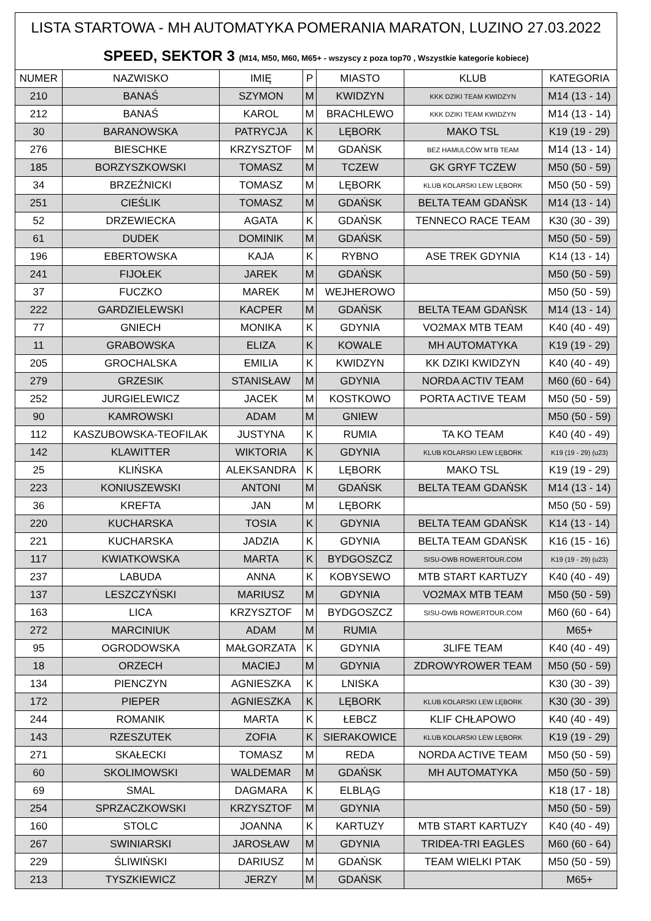LISTA STARTOWA - MH AUTOMATYKA POMERANIA MARATON, LUZINO 27.03.2022
SPEED, SEKTOR 3 (M14, M50, M60, M65+ - wszyscy z poza top70 , Wszystkie kategorie kobiece)
| NUMER | NAZWISKO | IMIĘ | P | MIASTO | KLUB | KATEGORIA |
| --- | --- | --- | --- | --- | --- | --- |
| 210 | BANAŚ | SZYMON | M | KWIDZYN | KKK DZIKI TEAM KWIDZYN | M14 (13 - 14) |
| 212 | BANAŚ | KAROL | M | BRACHLEWO | KKK DZIKI TEAM KWIDZYN | M14 (13 - 14) |
| 30 | BARANOWSKA | PATRYCJA | K | LĘBORK | MAKO TSL | K19 (19 - 29) |
| 276 | BIESCHKE | KRZYSZTOF | M | GDAŃSK | BEZ HAMULCÓW MTB TEAM | M14 (13 - 14) |
| 185 | BORZYSZKOWSKI | TOMASZ | M | TCZEW | GK GRYF TCZEW | M50 (50 - 59) |
| 34 | BRZEŹNICKI | TOMASZ | M | LĘBORK | KLUB KOLARSKI LEW LĘBORK | M50 (50 - 59) |
| 251 | CIEŚLIK | TOMASZ | M | GDAŃSK | BELTA TEAM GDAŃSK | M14 (13 - 14) |
| 52 | DRZEWIECKA | AGATA | K | GDAŃSK | TENNECO RACE TEAM | K30 (30 - 39) |
| 61 | DUDEK | DOMINIK | M | GDAŃSK | | M50 (50 - 59) |
| 196 | EBERTOWSKA | KAJA | K | RYBNO | ASE TREK GDYNIA | K14 (13 - 14) |
| 241 | FIJOŁEK | JAREK | M | GDAŃSK | | M50 (50 - 59) |
| 37 | FUCZKO | MAREK | M | WEJHEROWO | | M50 (50 - 59) |
| 222 | GARDZIELEWSKI | KACPER | M | GDAŃSK | BELTA TEAM GDAŃSK | M14 (13 - 14) |
| 77 | GNIECH | MONIKA | K | GDYNIA | VO2MAX MTB TEAM | K40 (40 - 49) |
| 11 | GRABOWSKA | ELIZA | K | KOWALE | MH AUTOMATYKA | K19 (19 - 29) |
| 205 | GROCHALSKA | EMILIA | K | KWIDZYN | KK DZIKI KWIDZYN | K40 (40 - 49) |
| 279 | GRZESIK | STANISŁAW | M | GDYNIA | NORDA ACTIV TEAM | M60 (60 - 64) |
| 252 | JURGIELEWICZ | JACEK | M | KOSTKOWO | PORTA ACTIVE TEAM | M50 (50 - 59) |
| 90 | KAMROWSKI | ADAM | M | GNIEW | | M50 (50 - 59) |
| 112 | KASZUBOWSKA-TEOFILAK | JUSTYNA | K | RUMIA | TA KO TEAM | K40 (40 - 49) |
| 142 | KLAWITTER | WIKTORIA | K | GDYNIA | KLUB KOLARSKI LEW LĘBORK | K19 (19 - 29) (u23) |
| 25 | KLIŃSKA | ALEKSANDRA | K | LĘBORK | MAKO TSL | K19 (19 - 29) |
| 223 | KONIUSZEWSKI | ANTONI | M | GDAŃSK | BELTA TEAM GDAŃSK | M14 (13 - 14) |
| 36 | KREFTA | JAN | M | LĘBORK | | M50 (50 - 59) |
| 220 | KUCHARSKA | TOSIA | K | GDYNIA | BELTA TEAM GDAŃSK | K14 (13 - 14) |
| 221 | KUCHARSKA | JADZIA | K | GDYNIA | BELTA TEAM GDAŃSK | K16 (15 - 16) |
| 117 | KWIATKOWSKA | MARTA | K | BYDGOSZCZ | SISU-OWB ROWERTOUR.COM | K19 (19 - 29) (u23) |
| 237 | LABUDA | ANNA | K | KOBYSEWO | MTB START KARTUZY | K40 (40 - 49) |
| 137 | LESZCZYŃSKI | MARIUSZ | M | GDYNIA | VO2MAX MTB TEAM | M50 (50 - 59) |
| 163 | LICA | KRZYSZTOF | M | BYDGOSZCZ | SISU-OWB ROWERTOUR.COM | M60 (60 - 64) |
| 272 | MARCINIUK | ADAM | M | RUMIA | | M65+ |
| 95 | OGRODOWSKA | MAŁGORZATA | K | GDYNIA | 3LIFE TEAM | K40 (40 - 49) |
| 18 | ORZECH | MACIEJ | M | GDYNIA | ZDROWYROWER TEAM | M50 (50 - 59) |
| 134 | PIENCZYN | AGNIESZKA | K | LNISKA | | K30 (30 - 39) |
| 172 | PIEPER | AGNIESZKA | K | LĘBORK | KLUB KOLARSKI LEW LĘBORK | K30 (30 - 39) |
| 244 | ROMANIK | MARTA | K | ŁEBCZ | KLIF CHŁAPOWO | K40 (40 - 49) |
| 143 | RZESZUTEK | ZOFIA | K | SIERAKOWICE | KLUB KOLARSKI LEW LĘBORK | K19 (19 - 29) |
| 271 | SKAŁECKI | TOMASZ | M | REDA | NORDA ACTIVE TEAM | M50 (50 - 59) |
| 60 | SKOLIMOWSKI | WALDEMAR | M | GDAŃSK | MH AUTOMATYKA | M50 (50 - 59) |
| 69 | SMAL | DAGMARA | K | ELBLĄG | | K18 (17 - 18) |
| 254 | SPRZACZKOWSKI | KRZYSZTOF | M | GDYNIA | | M50 (50 - 59) |
| 160 | STOLC | JOANNA | K | KARTUZY | MTB START KARTUZY | K40 (40 - 49) |
| 267 | SWINIARSKI | JAROSŁAW | M | GDYNIA | TRIDEA-TRI EAGLES | M60 (60 - 64) |
| 229 | ŚLIWIŃSKI | DARIUSZ | M | GDAŃSK | TEAM WIELKI PTAK | M50 (50 - 59) |
| 213 | TYSZKIEWICZ | JERZY | M | GDAŃSK | | M65+ |